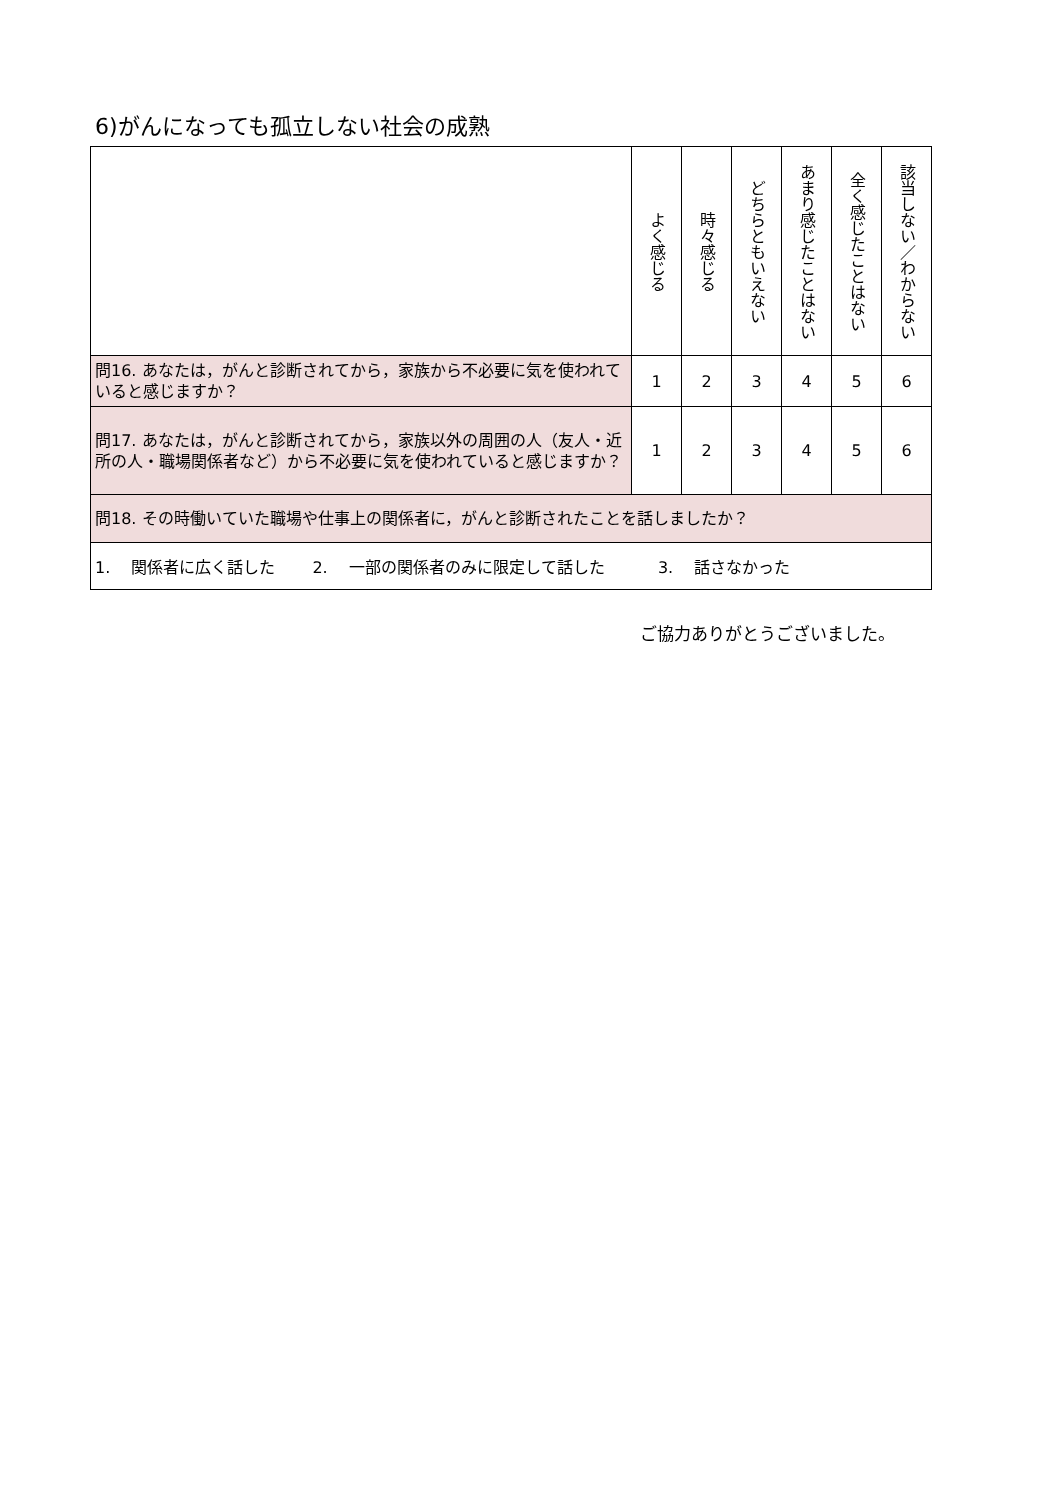6)がんになっても孤立しない社会の成熟
| | よく感じる | 時々感じる | どちらともいえない | あまり感じたことはない | 全く感じたことはない | 該当しない／わからない |
| --- | --- | --- | --- | --- | --- | --- |
| 問16. あなたは，がんと診断されてから，家族から不必要に気を使われていると感じますか？ | 1 | 2 | 3 | 4 | 5 | 6 |
| 問17. あなたは，がんと診断されてから，家族以外の周囲の人（友人・近所の人・職場関係者など）から不必要に気を使われていると感じますか？ | 1 | 2 | 3 | 4 | 5 | 6 |
| 問18. その時働いていた職場や仕事上の関係者に，がんと診断されたことを話しましたか？ | | | | | | |
| 1. 関係者に広く話した 2. 一部の関係者のみに限定して話した 3. 話さなかった | | | | | | |
ご協力ありがとうございました。